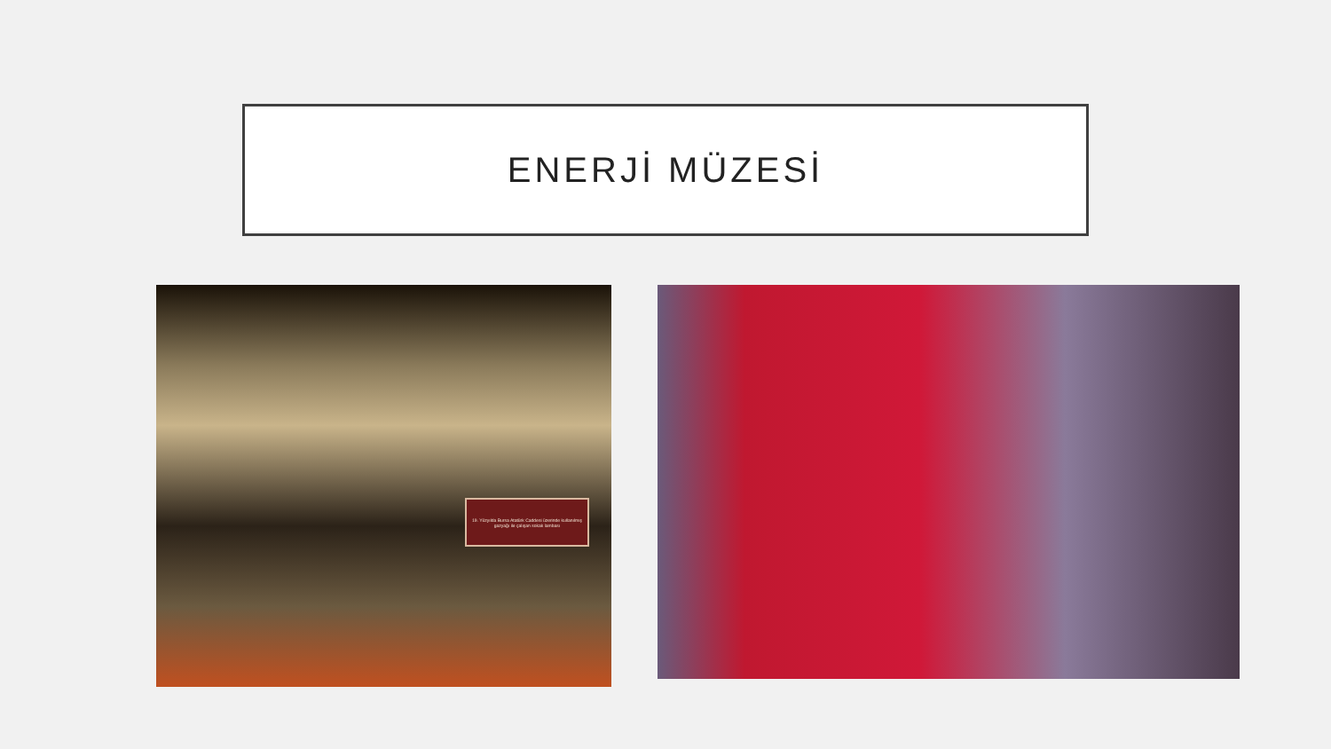ENERJİ MÜZESİ
19. Yüzyılda Bursa Atatürk Caddesi üzerinde kullanılmış gazyağı ile çalışan sokak lambası